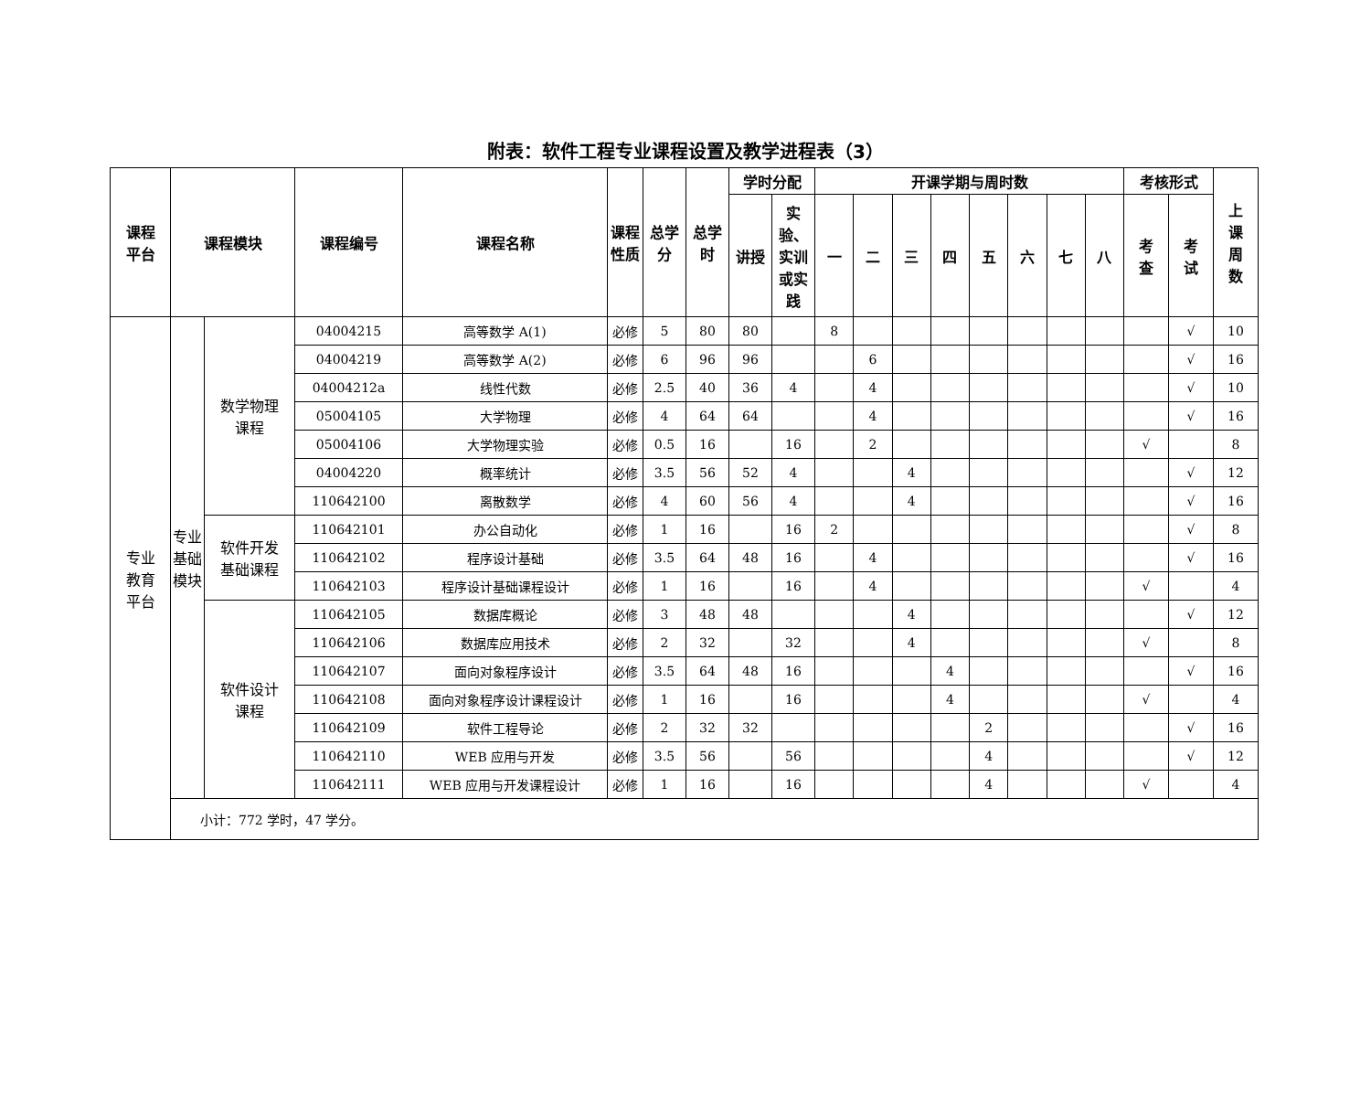附表：软件工程专业课程设置及教学进程表（3）
| 课程 平台 | 课程模块 | | 课程编号 | 课程名称 | 课程 性质 | 总学 分 | 总学 时 | 学时分配 | | 开课学期与周时数 | | | | | | | | 考核形式 | | 上 课 周 数 |
| --- | --- | --- | --- | --- | --- | --- | --- | --- | --- | --- | --- | --- | --- | --- | --- | --- | --- | --- | --- | --- |
| | | | | | | | | 讲授 | 实 验、 实训 或实 践 | 一 | 二 | 三 | 四 | 五 | 六 | 七 | 八 | 考 查 | 考 试 | |
| 专业 教育 平台 | 专业 基础 模块 | 数学物理 课程 | 04004215 | 高等数学 A(1) | 必修 | 5 | 80 | 80 | | 8 | | | | | | | | | √ | 10 |
| | | | 04004219 | 高等数学 A(2) | 必修 | 6 | 96 | 96 | | | 6 | | | | | | | | √ | 16 |
| | | | 04004212a | 线性代数 | 必修 | 2.5 | 40 | 36 | 4 | | 4 | | | | | | | | √ | 10 |
| | | | 05004105 | 大学物理 | 必修 | 4 | 64 | 64 | | | 4 | | | | | | | | √ | 16 |
| | | | 05004106 | 大学物理实验 | 必修 | 0.5 | 16 | | 16 | | 2 | | | | | | | √ | | 8 |
| | | | 04004220 | 概率统计 | 必修 | 3.5 | 56 | 52 | 4 | | | 4 | | | | | | | √ | 12 |
| | | | 110642100 | 离散数学 | 必修 | 4 | 60 | 56 | 4 | | | 4 | | | | | | | √ | 16 |
| | | 软件开发 基础课程 | 110642101 | 办公自动化 | 必修 | 1 | 16 | | 16 | 2 | | | | | | | | | √ | 8 |
| | | | 110642102 | 程序设计基础 | 必修 | 3.5 | 64 | 48 | 16 | | 4 | | | | | | | | √ | 16 |
| | | | 110642103 | 程序设计基础课程设计 | 必修 | 1 | 16 | | 16 | | 4 | | | | | | | √ | | 4 |
| | | 软件设计 课程 | 110642105 | 数据库概论 | 必修 | 3 | 48 | 48 | | | | 4 | | | | | | | √ | 12 |
| | | | 110642106 | 数据库应用技术 | 必修 | 2 | 32 | | 32 | | | 4 | | | | | | √ | | 8 |
| | | | 110642107 | 面向对象程序设计 | 必修 | 3.5 | 64 | 48 | 16 | | | | 4 | | | | | | √ | 16 |
| | | | 110642108 | 面向对象程序设计课程设计 | 必修 | 1 | 16 | | 16 | | | | 4 | | | | | √ | | 4 |
| | | | 110642109 | 软件工程导论 | 必修 | 2 | 32 | 32 | | | | | | 2 | | | | | √ | 16 |
| | | | 110642110 | WEB 应用与开发 | 必修 | 3.5 | 56 | | 56 | | | | | 4 | | | | | √ | 12 |
| | | | 110642111 | WEB 应用与开发课程设计 | 必修 | 1 | 16 | | 16 | | | | | 4 | | | | √ | | 4 |
| | 小计：772 学时，47 学分。 | | | | | | | | | | | | | | | | | | | |